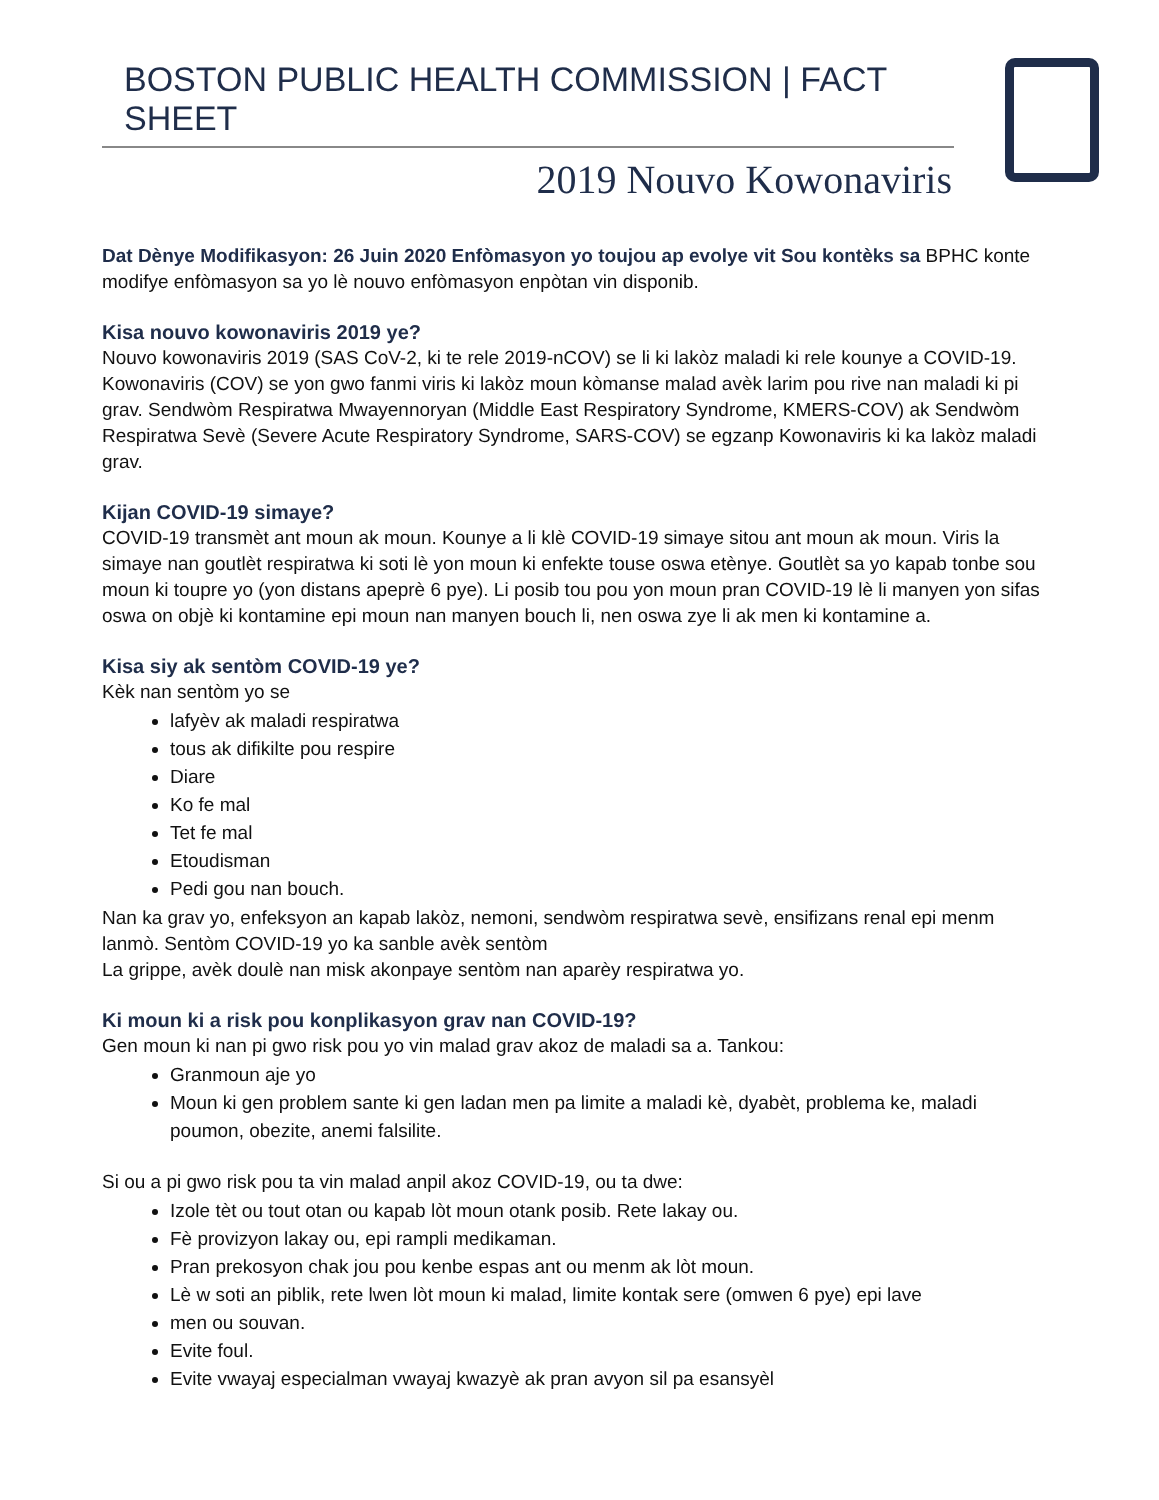BOSTON PUBLIC HEALTH COMMISSION | FACT SHEET
2019 Nouvo Kowonaviris
Dat Dènye Modifikasyon: 26 Juin 2020 Enfòmasyon yo toujou ap evolye vit Sou kontèks sa BPHC konte modifye enfòmasyon sa yo lè nouvo enfòmasyon enpòtan vin disponib.
Kisa nouvo kowonaviris 2019 ye?
Nouvo kowonaviris 2019 (SAS CoV-2, ki te rele 2019-nCOV) se li ki lakòz maladi ki rele kounye a COVID-19. Kowonaviris (COV) se yon gwo fanmi viris ki lakòz moun kòmanse malad avèk larim pou rive nan maladi ki pi grav. Sendwòm Respiratwa Mwayennoryan (Middle East Respiratory Syndrome, KMERS-COV) ak Sendwòm Respiratwa Sevè (Severe Acute Respiratory Syndrome, SARS-COV) se egzanp Kowonaviris ki ka lakòz maladi grav.
Kijan COVID-19 simaye?
COVID-19 transmèt ant moun ak moun. Kounye a li klè COVID-19 simaye sitou ant moun ak moun. Viris la simaye nan goutlèt respiratwa ki soti lè yon moun ki enfekte touse oswa etènye. Goutlèt sa yo kapab tonbe sou moun ki toupre yo (yon distans apeprè 6 pye). Li posib tou pou yon moun pran COVID-19 lè li manyen yon sifas oswa on objè ki kontamine epi moun nan manyen bouch li, nen oswa zye li ak men ki kontamine a.
Kisa siy ak sentòm COVID-19 ye?
Kèk nan sentòm yo se
lafyèv ak maladi respiratwa
tous ak difikilte pou respire
Diare
Ko fe mal
Tet fe mal
Etoudisman
Pedi gou nan bouch.
Nan ka grav yo, enfeksyon an kapab lakòz, nemoni, sendwòm respiratwa sevè, ensifizans renal epi menm lanmò. Sentòm COVID-19 yo ka sanble avèk sentòm
La grippe, avèk doulè nan misk akonpaye sentòm nan aparèy respiratwa yo.
Ki moun ki a risk pou konplikasyon grav nan COVID-19?
Gen moun ki nan pi gwo risk pou yo vin malad grav akoz de maladi sa a. Tankou:
Granmoun aje yo
Moun ki gen problem sante ki gen ladan men pa limite a maladi kè, dyabèt, problema ke, maladi poumon, obezite, anemi falsilite.
Si ou a pi gwo risk pou ta vin malad anpil akoz COVID-19, ou ta dwe:
Izole tèt ou tout otan ou kapab lòt moun otank posib. Rete lakay ou.
Fè provizyon lakay ou, epi rampli medikaman.
Pran prekosyon chak jou pou kenbe espas ant ou menm ak lòt moun.
Lè w soti an piblik, rete lwen lòt moun ki malad, limite kontak sere (omwen 6 pye) epi lave
men ou souvan.
Evite foul.
Evite vwayaj especialman vwayaj kwazyè ak pran avyon sil pa esansyèl